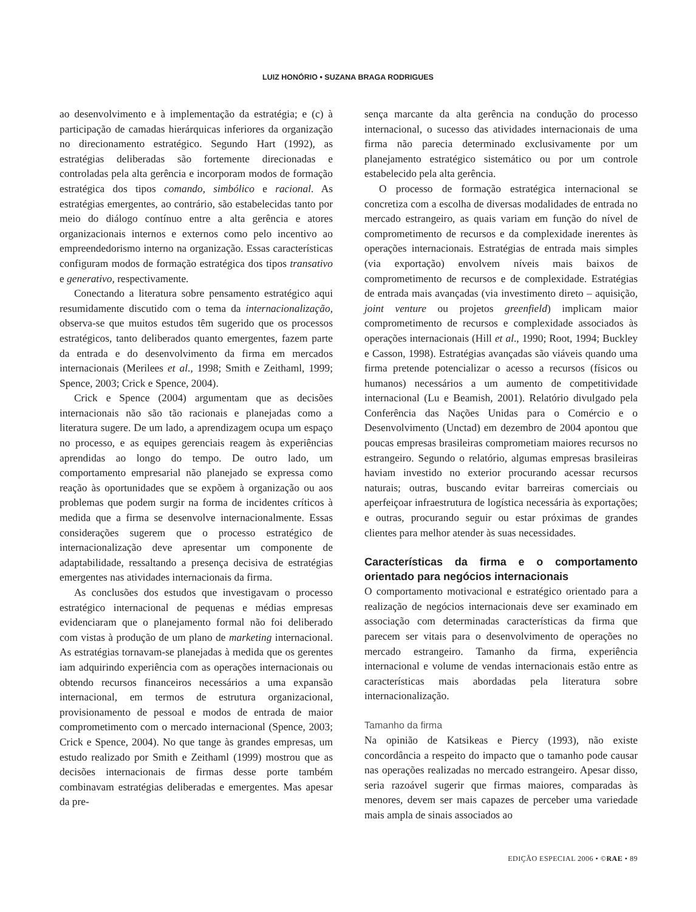LUIZ HONÓRIO • SUZANA BRAGA RODRIGUES
ao desenvolvimento e à implementação da estratégia; e (c) à participação de camadas hierárquicas inferiores da organização no direcionamento estratégico. Segundo Hart (1992), as estratégias deliberadas são fortemente direcionadas e controladas pela alta gerência e incorporam modos de formação estratégica dos tipos comando, simbólico e racional. As estratégias emergentes, ao contrário, são estabelecidas tanto por meio do diálogo contínuo entre a alta gerência e atores organizacionais internos e externos como pelo incentivo ao empreendedorismo interno na organização. Essas características configuram modos de formação estratégica dos tipos transativo e generativo, respectivamente.
Conectando a literatura sobre pensamento estratégico aqui resumidamente discutido com o tema da internacionalização, observa-se que muitos estudos têm sugerido que os processos estratégicos, tanto deliberados quanto emergentes, fazem parte da entrada e do desenvolvimento da firma em mercados internacionais (Merilees et al., 1998; Smith e Zeithaml, 1999; Spence, 2003; Crick e Spence, 2004).
Crick e Spence (2004) argumentam que as decisões internacionais não são tão racionais e planejadas como a literatura sugere. De um lado, a aprendizagem ocupa um espaço no processo, e as equipes gerenciais reagem às experiências aprendidas ao longo do tempo. De outro lado, um comportamento empresarial não planejado se expressa como reação às oportunidades que se expõem à organização ou aos problemas que podem surgir na forma de incidentes críticos à medida que a firma se desenvolve internacionalmente. Essas considerações sugerem que o processo estratégico de internacionalização deve apresentar um componente de adaptabilidade, ressaltando a presença decisiva de estratégias emergentes nas atividades internacionais da firma.
As conclusões dos estudos que investigavam o processo estratégico internacional de pequenas e médias empresas evidenciaram que o planejamento formal não foi deliberado com vistas à produção de um plano de marketing internacional. As estratégias tornavam-se planejadas à medida que os gerentes iam adquirindo experiência com as operações internacionais ou obtendo recursos financeiros necessários a uma expansão internacional, em termos de estrutura organizacional, provisionamento de pessoal e modos de entrada de maior comprometimento com o mercado internacional (Spence, 2003; Crick e Spence, 2004). No que tange às grandes empresas, um estudo realizado por Smith e Zeithaml (1999) mostrou que as decisões internacionais de firmas desse porte também combinavam estratégias deliberadas e emergentes. Mas apesar da pre-
sença marcante da alta gerência na condução do processo internacional, o sucesso das atividades internacionais de uma firma não parecia determinado exclusivamente por um planejamento estratégico sistemático ou por um controle estabelecido pela alta gerência.
O processo de formação estratégica internacional se concretiza com a escolha de diversas modalidades de entrada no mercado estrangeiro, as quais variam em função do nível de comprometimento de recursos e da complexidade inerentes às operações internacionais. Estratégias de entrada mais simples (via exportação) envolvem níveis mais baixos de comprometimento de recursos e de complexidade. Estratégias de entrada mais avançadas (via investimento direto – aquisição, joint venture ou projetos greenfield) implicam maior comprometimento de recursos e complexidade associados às operações internacionais (Hill et al., 1990; Root, 1994; Buckley e Casson, 1998). Estratégias avançadas são viáveis quando uma firma pretende potencializar o acesso a recursos (físicos ou humanos) necessários a um aumento de competitividade internacional (Lu e Beamish, 2001). Relatório divulgado pela Conferência das Nações Unidas para o Comércio e o Desenvolvimento (Unctad) em dezembro de 2004 apontou que poucas empresas brasileiras comprometiam maiores recursos no estrangeiro. Segundo o relatório, algumas empresas brasileiras haviam investido no exterior procurando acessar recursos naturais; outras, buscando evitar barreiras comerciais ou aperfeiçoar infraestrutura de logística necessária às exportações; e outras, procurando seguir ou estar próximas de grandes clientes para melhor atender às suas necessidades.
Características da firma e o comportamento orientado para negócios internacionais
O comportamento motivacional e estratégico orientado para a realização de negócios internacionais deve ser examinado em associação com determinadas características da firma que parecem ser vitais para o desenvolvimento de operações no mercado estrangeiro. Tamanho da firma, experiência internacional e volume de vendas internacionais estão entre as características mais abordadas pela literatura sobre internacionalização.
Tamanho da firma
Na opinião de Katsikeas e Piercy (1993), não existe concordância a respeito do impacto que o tamanho pode causar nas operações realizadas no mercado estrangeiro. Apesar disso, seria razoável sugerir que firmas maiores, comparadas às menores, devem ser mais capazes de perceber uma variedade mais ampla de sinais associados ao
EDIÇÃO ESPECIAL 2006 • ©RAE • 89